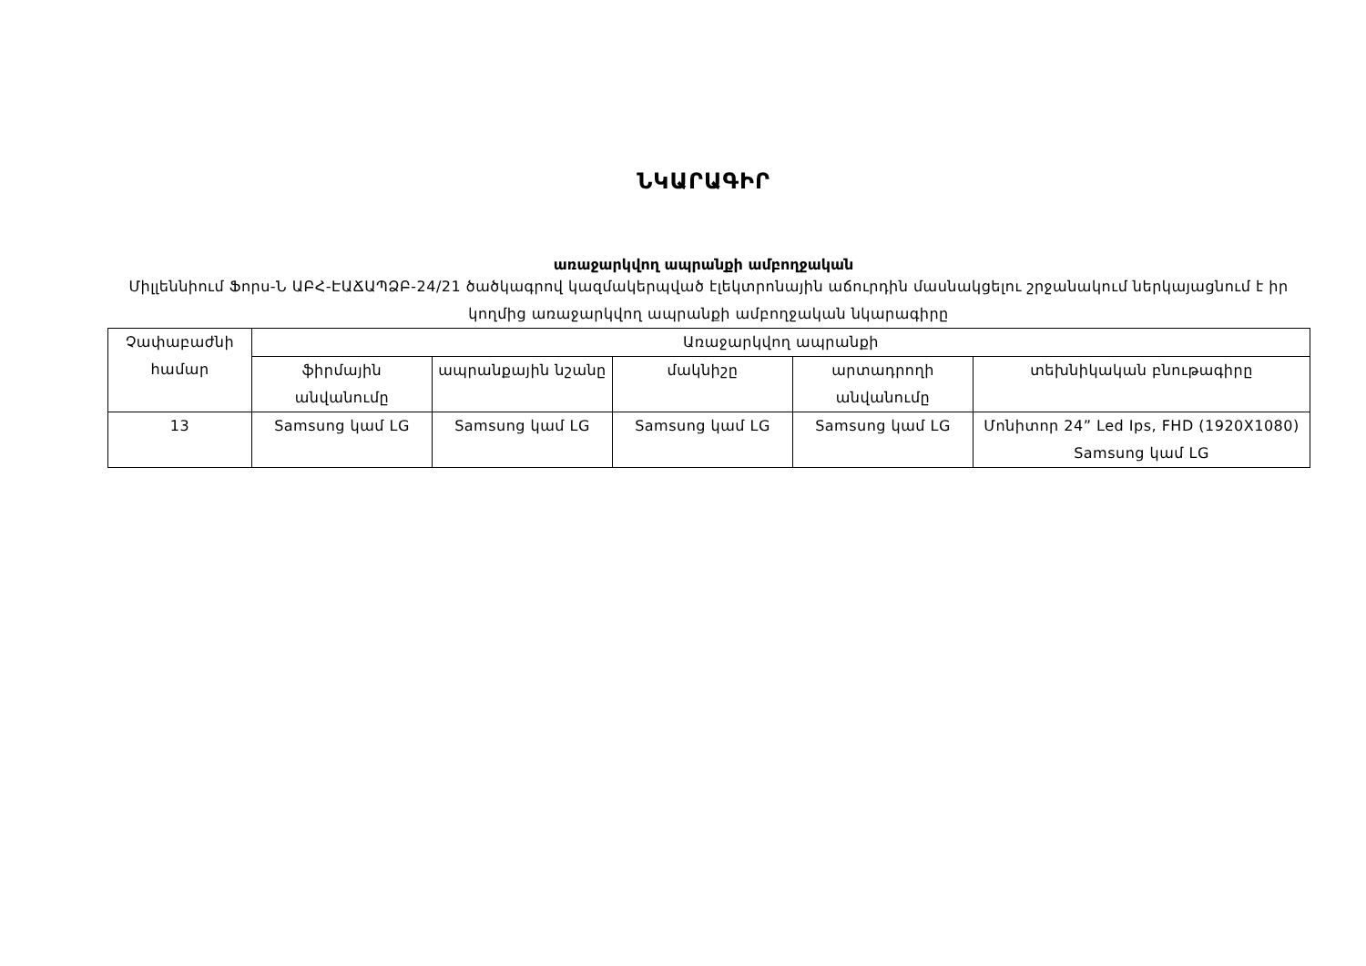ՆԿԱՐԱԳԻՐ
առաջարկվող ապրանքի ամբողջական
Միլլեննիում Ֆորս-Ն ԱԲՀ-ԷԱՃԱՊՁԲ-24/21 ծածկագրով կազմակերպված էլեկտրոնային աճուրդին մասնակցելու շրջանակում ներկայացնում է իր կողմից առաջարկվող ապրանքի ամբողջական նկարագիրը
| Չափաբաժնի համար | Առաջարկվող ապրանքի | | | | |
| --- | --- | --- | --- | --- | --- |
| | ֆիրմային անվանումը | ապրանքային նշանը | մակնիշը | արտադրողի անվանումը | տեխնիկական բնութագիրը |
| 13 | Samsung կամ LG | Samsung կամ LG | Samsung կամ LG | Samsung կամ LG | Մոնիտոր 24” Led Ips, FHD (1920X1080) Samsung կամ LG |